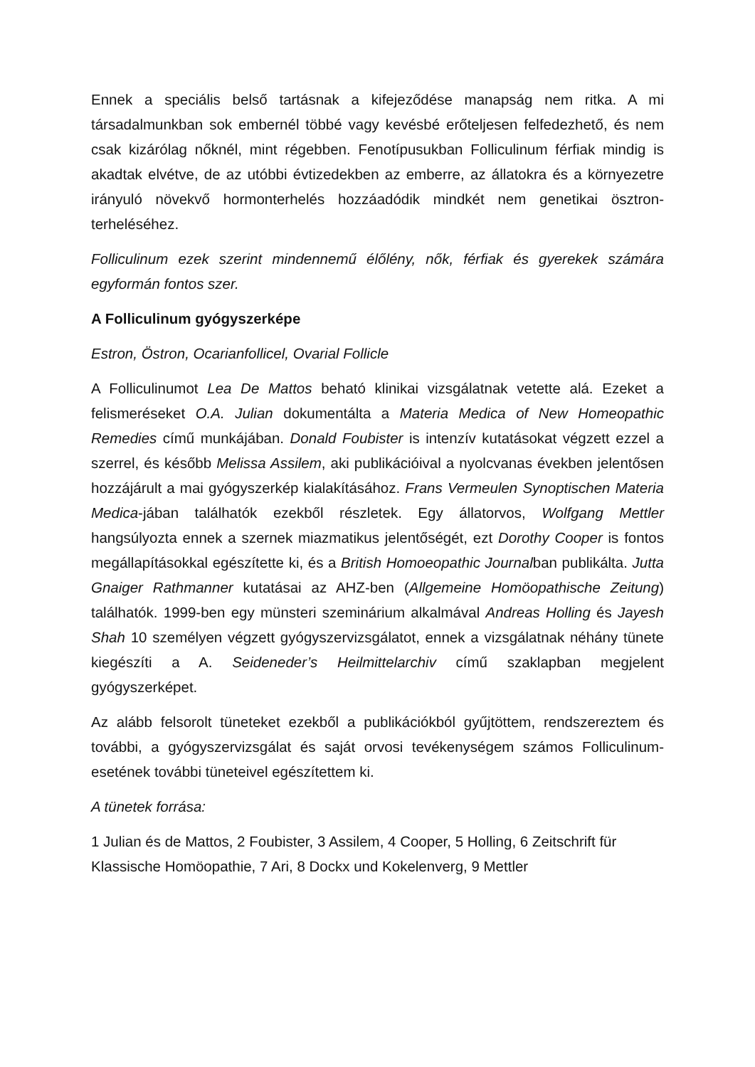Ennek a speciális belső tartásnak a kifejeződése manapság nem ritka. A mi társadalmunkban sok embernél többé vagy kevésbé erőteljesen felfedezhető, és nem csak kizárólag nőknél, mint régebben. Fenotípusukban Folliculinum férfiak mindig is akadtak elvétve, de az utóbbi évtizedekben az emberre, az állatokra és a környezetre irányuló növekvő hormonterhelés hozzáadódik mindkét nem genetikai ösztron-terheléséhez.
Folliculinum ezek szerint mindennemű élőlény, nők, férfiak és gyerekek számára egyformán fontos szer.
A Folliculinum gyógyszerképe
Estron, Östron, Ocarianfollicel, Ovarial Follicle
A Folliculinumot Lea De Mattos beható klinikai vizsgálatnak vetette alá. Ezeket a felismeréseket O.A. Julian dokumentálta a Materia Medica of New Homeopathic Remedies című munkájában. Donald Foubister is intenzív kutatásokat végzett ezzel a szerrel, és később Melissa Assilem, aki publikációival a nyolcvanas években jelentősen hozzájárult a mai gyógyszerkép kialakításához. Frans Vermeulen Synoptischen Materia Medica-jában találhatók ezekből részletek. Egy állatorvos, Wolfgang Mettler hangsúlyozta ennek a szernek miazmatikus jelentőségét, ezt Dorothy Cooper is fontos megállapításokkal egészítette ki, és a British Homoeopathic Journalban publikálta. Jutta Gnaiger Rathmanner kutatásai az AHZ-ben (Allgemeine Homöopathische Zeitung) találhatók. 1999-ben egy münsteri szeminárium alkalmával Andreas Holling és Jayesh Shah 10 személyen végzett gyógyszervizsgálatot, ennek a vizsgálatnak néhány tünete kiegészíti a A. Seideneder’s Heilmittelarchiv című szaklapban megjelent gyógyszerképet.
Az alább felsorolt tüneteket ezekből a publikációkból gyűjtöttem, rendszereztem és további, a gyógyszervizsgálat és saját orvosi tevékenységem számos Folliculinum-esetének további tüneteivel egészítettem ki.
A tünetek forrása:
1 Julian és de Mattos, 2 Foubister, 3 Assilem, 4 Cooper, 5 Holling, 6 Zeitschrift für Klassische Homöopathie, 7 Ari, 8 Dockx und Kokelenverg, 9 Mettler